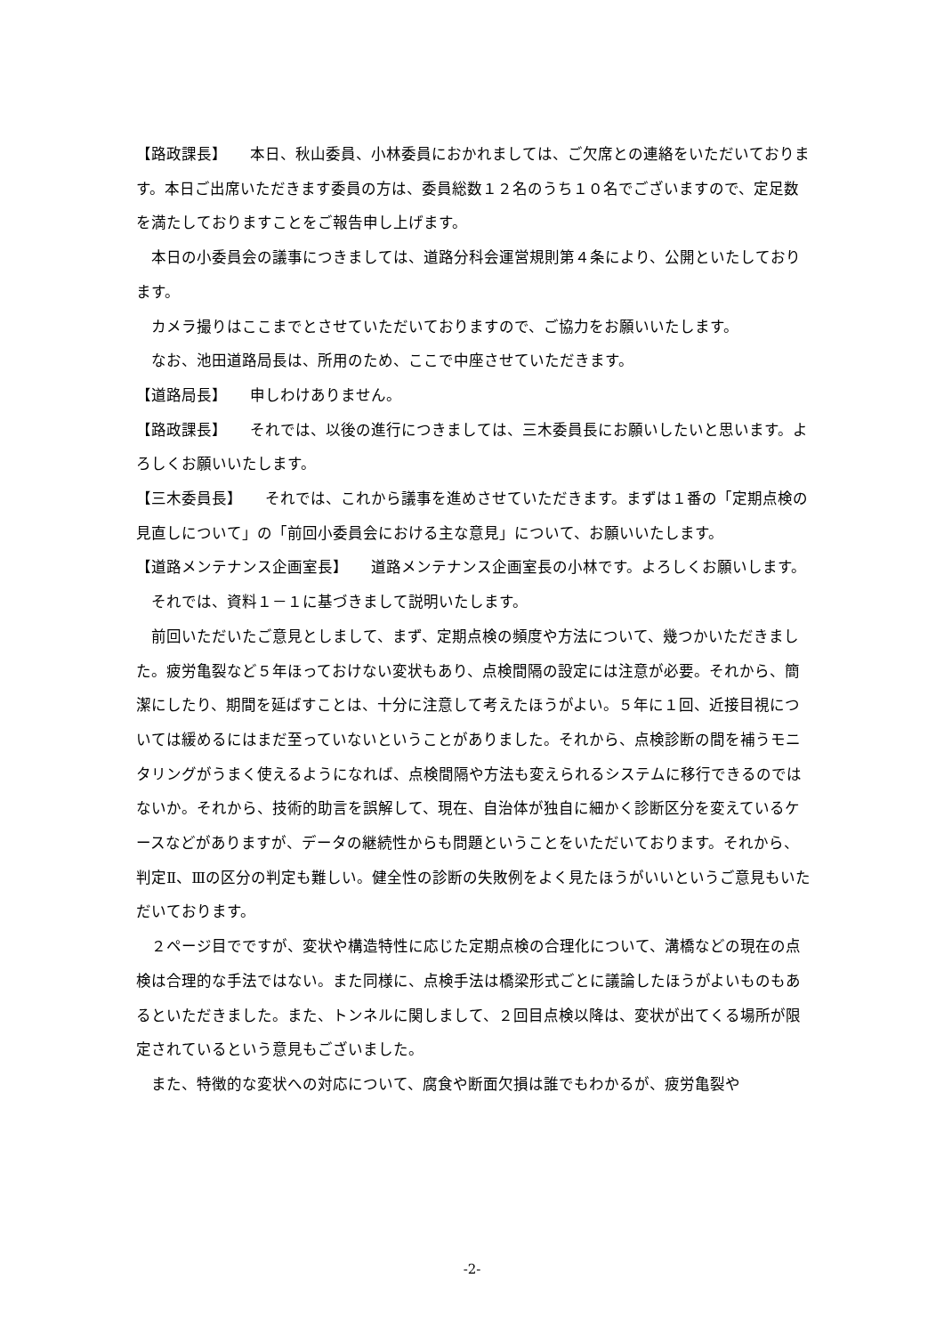【路政課長】　　本日、秋山委員、小林委員におかれましては、ご欠席との連絡をいただいております。本日ご出席いただきます委員の方は、委員総数１２名のうち１０名でございますので、定足数を満たしておりますことをご報告申し上げます。
本日の小委員会の議事につきましては、道路分科会運営規則第４条により、公開といたしております。
カメラ撮りはここまでとさせていただいておりますので、ご協力をお願いいたします。
なお、池田道路局長は、所用のため、ここで中座させていただきます。
【道路局長】　　申しわけありません。
【路政課長】　　それでは、以後の進行につきましては、三木委員長にお願いしたいと思います。よろしくお願いいたします。
【三木委員長】　　それでは、これから議事を進めさせていただきます。まずは１番の「定期点検の見直しについて」の「前回小委員会における主な意見」について、お願いいたします。
【道路メンテナンス企画室長】　　道路メンテナンス企画室長の小林です。よろしくお願いします。
それでは、資料１－１に基づきまして説明いたします。
前回いただいたご意見としまして、まず、定期点検の頻度や方法について、幾つかいただきました。疲労亀裂など５年ほっておけない変状もあり、点検間隔の設定には注意が必要。それから、簡潔にしたり、期間を延ばすことは、十分に注意して考えたほうがよい。５年に１回、近接目視については緩めるにはまだ至っていないということがありました。それから、点検診断の間を補うモニタリングがうまく使えるようになれば、点検間隔や方法も変えられるシステムに移行できるのではないか。それから、技術的助言を誤解して、現在、自治体が独自に細かく診断区分を変えているケースなどがありますが、データの継続性からも問題ということをいただいております。それから、判定Ⅱ、Ⅲの区分の判定も難しい。健全性の診断の失敗例をよく見たほうがいいというご意見もいただいております。
２ページ目でですが、変状や構造特性に応じた定期点検の合理化について、溝橋などの現在の点検は合理的な手法ではない。また同様に、点検手法は橋梁形式ごとに議論したほうがよいものもあるといただきました。また、トンネルに関しまして、２回目点検以降は、変状が出てくる場所が限定されているという意見もございました。
また、特徴的な変状への対応について、腐食や断面欠損は誰でもわかるが、疲労亀裂や
-2-